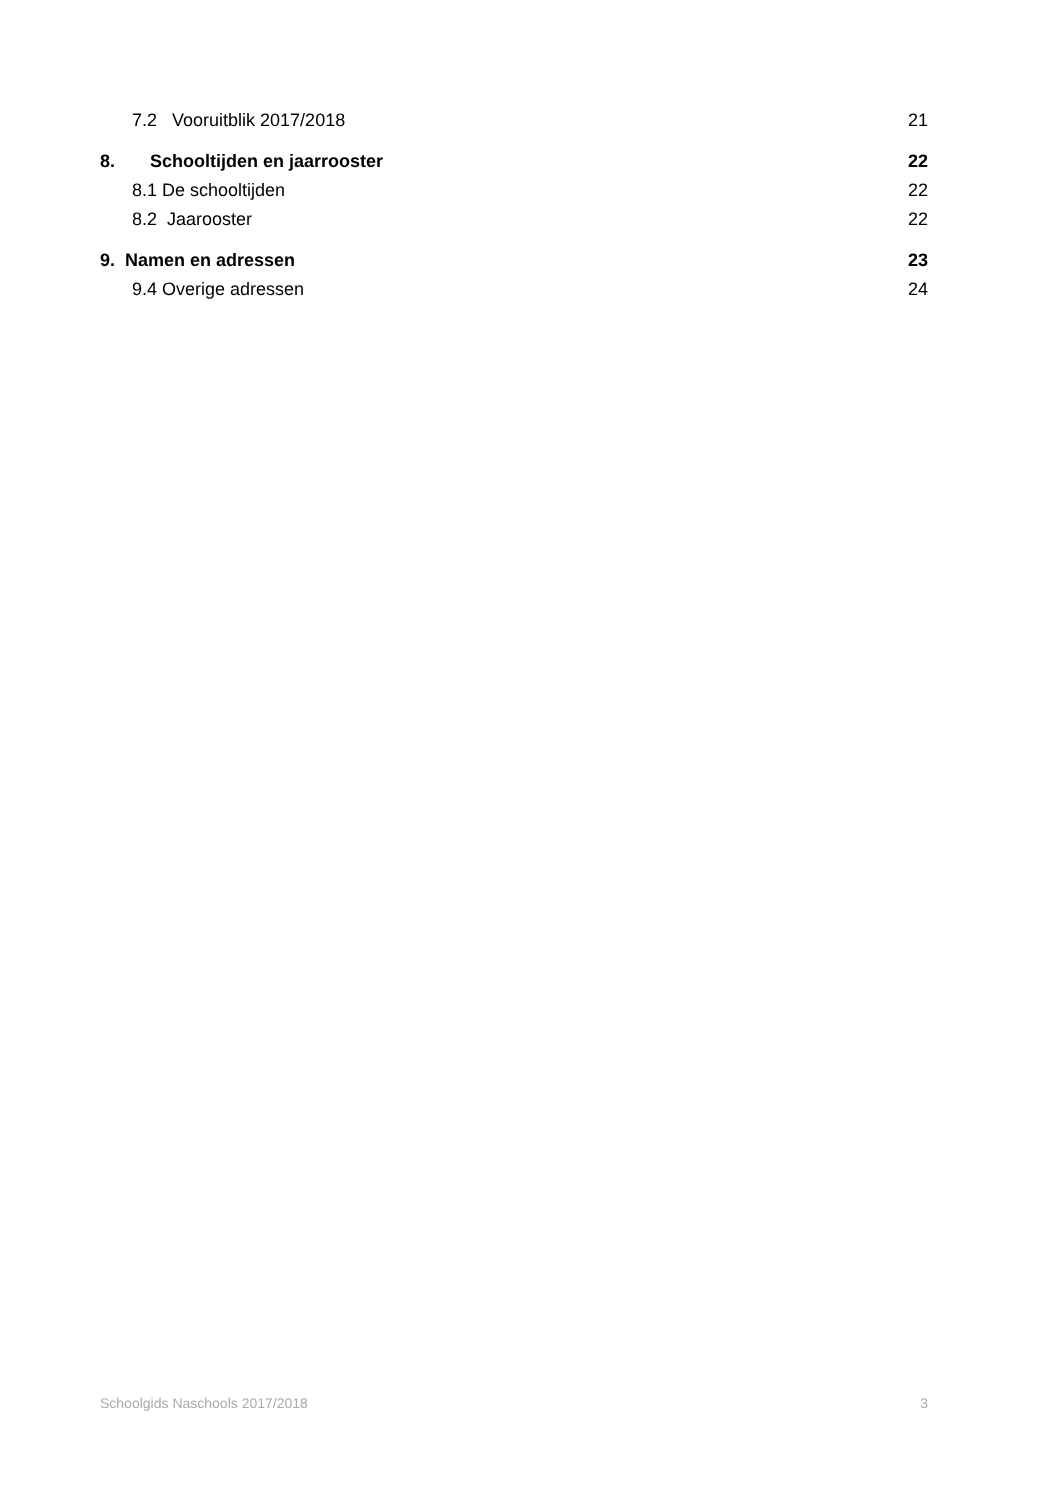7.2 Vooruitblik 2017/2018 21
8. Schooltijden en jaarrooster 22
8.1 De schooltijden 22
8.2 Jaarooster 22
9. Namen en adressen 23
9.4 Overige adressen 24
Schoolgids Naschools 2017/2018 3